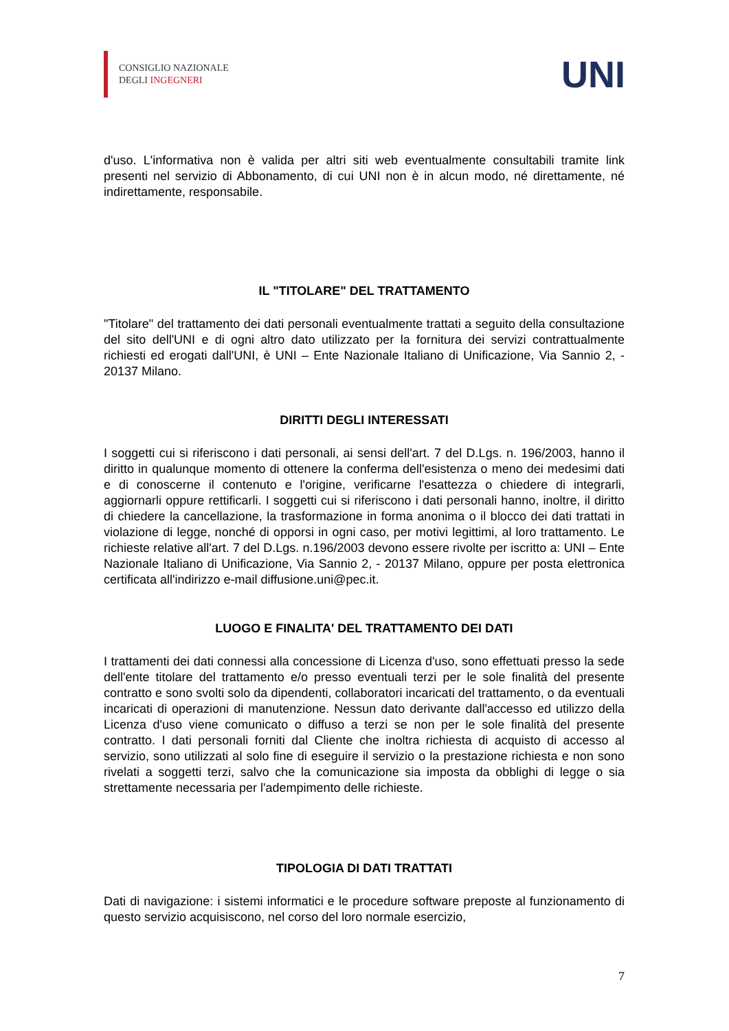CONSIGLIO NAZIONALE
DEGLI INGEGNERI
UNI
d'uso. L'informativa non è valida per altri siti web eventualmente consultabili tramite link presenti nel servizio di Abbonamento, di cui UNI non è in alcun modo, né direttamente, né indirettamente, responsabile.
IL "TITOLARE" DEL TRATTAMENTO
"Titolare" del trattamento dei dati personali eventualmente trattati a seguito della consultazione del sito dell'UNI e di ogni altro dato utilizzato per la fornitura dei servizi contrattualmente richiesti ed erogati dall'UNI, è UNI – Ente Nazionale Italiano di Unificazione, Via Sannio 2, - 20137 Milano.
DIRITTI DEGLI INTERESSATI
I soggetti cui si riferiscono i dati personali, ai sensi dell'art. 7 del D.Lgs. n. 196/2003, hanno il diritto in qualunque momento di ottenere la conferma dell'esistenza o meno dei medesimi dati e di conoscerne il contenuto e l'origine, verificarne l'esattezza o chiedere di integrarli, aggiornarli oppure rettificarli. I soggetti cui si riferiscono i dati personali hanno, inoltre, il diritto di chiedere la cancellazione, la trasformazione in forma anonima o il blocco dei dati trattati in violazione di legge, nonché di opporsi in ogni caso, per motivi legittimi, al loro trattamento. Le richieste relative all'art. 7 del D.Lgs. n.196/2003 devono essere rivolte per iscritto a: UNI – Ente Nazionale Italiano di Unificazione, Via Sannio 2, - 20137 Milano, oppure per posta elettronica certificata all'indirizzo e-mail diffusione.uni@pec.it.
LUOGO E FINALITA' DEL TRATTAMENTO DEI DATI
I trattamenti dei dati connessi alla concessione di Licenza d'uso, sono effettuati presso la sede dell'ente titolare del trattamento e/o presso eventuali terzi per le sole finalità del presente contratto e sono svolti solo da dipendenti, collaboratori incaricati del trattamento, o da eventuali incaricati di operazioni di manutenzione. Nessun dato derivante dall'accesso ed utilizzo della Licenza d'uso viene comunicato o diffuso a terzi se non per le sole finalità del presente contratto. I dati personali forniti dal Cliente che inoltra richiesta di acquisto di accesso al servizio, sono utilizzati al solo fine di eseguire il servizio o la prestazione richiesta e non sono rivelati a soggetti terzi, salvo che la comunicazione sia imposta da obblighi di legge o sia strettamente necessaria per l'adempimento delle richieste.
TIPOLOGIA DI DATI TRATTATI
Dati di navigazione: i sistemi informatici e le procedure software preposte al funzionamento di questo servizio acquisiscono, nel corso del loro normale esercizio,
7